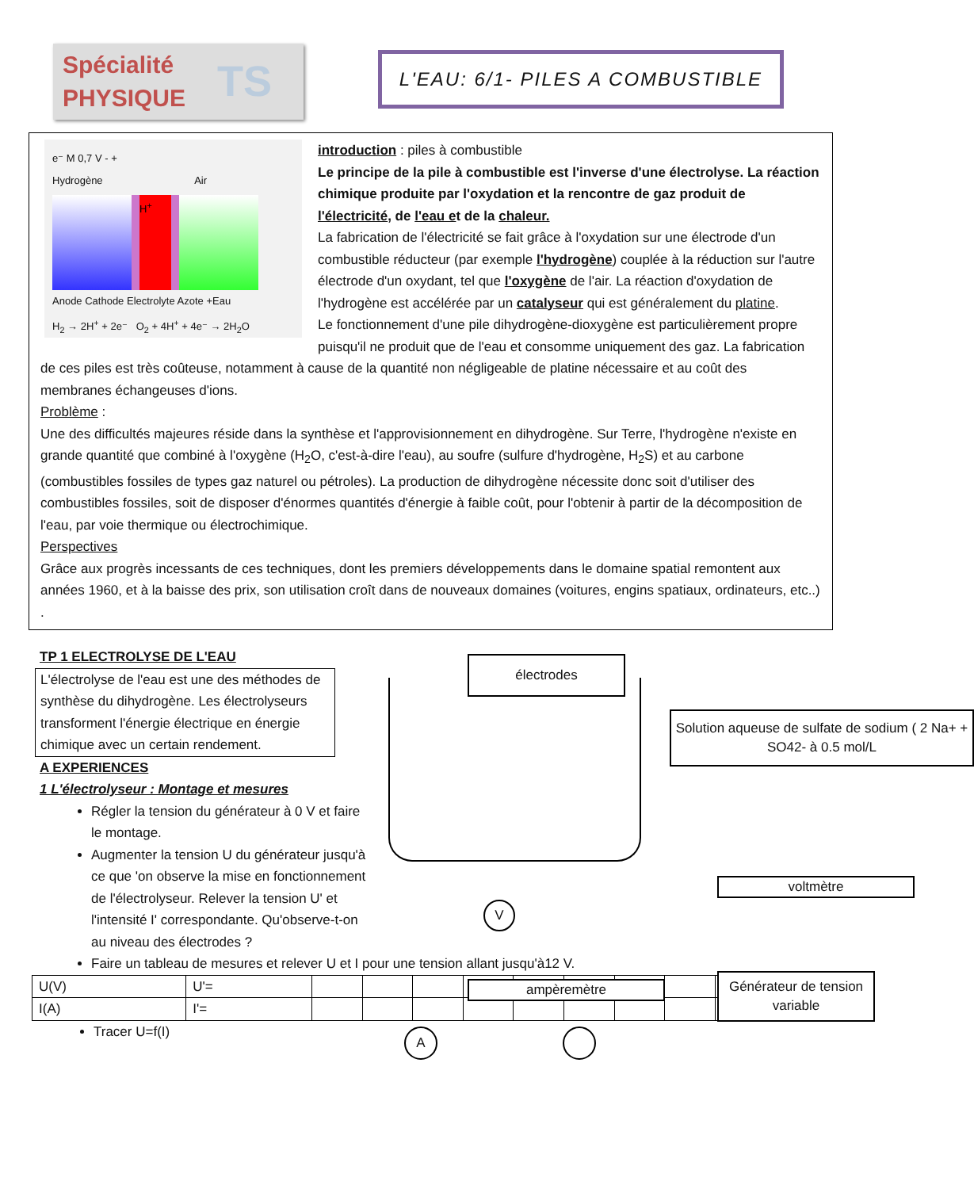Spécialité
PHYSIQUE TS
L'EAU: 6/1- PILES A COMBUSTIBLE
e⁻ M 0,7 V - +
Hydrogène Air
H<sup>+</sup>
Anode Cathode Electrolyte Azote +Eau
H<sub>2</sub> → 2H<sup>+</sup> + 2e⁻ O<sub>2</sub> + 4H<sup>+</sup> + 4e⁻ → 2H<sub>2</sub>O
introduction : piles à combustible
Le principe de la pile à combustible est l'inverse d'une électrolyse. La réaction chimique produite par l'oxydation et la rencontre de gaz produit de l'électricité, de l'eau et de la chaleur.
La fabrication de l'électricité se fait grâce à l'oxydation sur une électrode d'un combustible réducteur (par exemple l'hydrogène) couplée à la réduction sur l'autre électrode d'un oxydant, tel que l'oxygène de l'air. La réaction d'oxydation de l'hydrogène est accélérée par un catalyseur qui est généralement du platine.
Le fonctionnement d'une pile dihydrogène-dioxygène est particulièrement propre puisqu'il ne produit que de l'eau et consomme uniquement des gaz. La fabrication de ces piles est très coûteuse, notamment à cause de la quantité non négligeable de platine nécessaire et au coût des membranes échangeuses d'ions.
Problème :
Une des difficultés majeures réside dans la synthèse et l'approvisionnement en dihydrogène. Sur Terre, l'hydrogène n'existe en grande quantité que combiné à l'oxygène (H<sub>2</sub>O, c'est-à-dire l'eau), au soufre (sulfure d'hydrogène, H<sub>2</sub>S) et au carbone (combustibles fossiles de types gaz naturel ou pétroles). La production de dihydrogène nécessite donc soit d'utiliser des combustibles fossiles, soit de disposer d'énormes quantités d'énergie à faible coût, pour l'obtenir à partir de la décomposition de l'eau, par voie thermique ou électrochimique.
Perspectives
Grâce aux progrès incessants de ces techniques, dont les premiers développements dans le domaine spatial remontent aux années 1960, et à la baisse des prix, son utilisation croît dans de nouveaux domaines (voitures, engins spatiaux, ordinateurs, etc..) .
TP 1 ELECTROLYSE DE L'EAU
L'électrolyse de l'eau est une des méthodes de synthèse du dihydrogène. Les électrolyseurs transforment l'énergie électrique en énergie chimique avec un certain rendement.
A EXPERIENCES
1 L'électrolyseur : Montage et mesures
Régler la tension du générateur à 0 V et faire le montage.
Augmenter la tension U du générateur jusqu'à ce que 'on observe la mise en fonctionnement de l'électrolyseur. Relever la tension U' et l'intensité I' correspondante. Qu'observe-t-on au niveau des électrodes ?
électrodes
Solution aqueuse de sulfate de sodium ( 2 Na+ + SO42- à 0.5 mol/L
voltmètre
ampèremètre
Générateur de tension variable
V
A
Faire un tableau de mesures et relever U et I pour une tension allant jusqu'à12 V.
| U(V) | U'= | | | | | | | | | | |
| I(A) | I'= | | | | | | | | | | |
Tracer U=f(I)